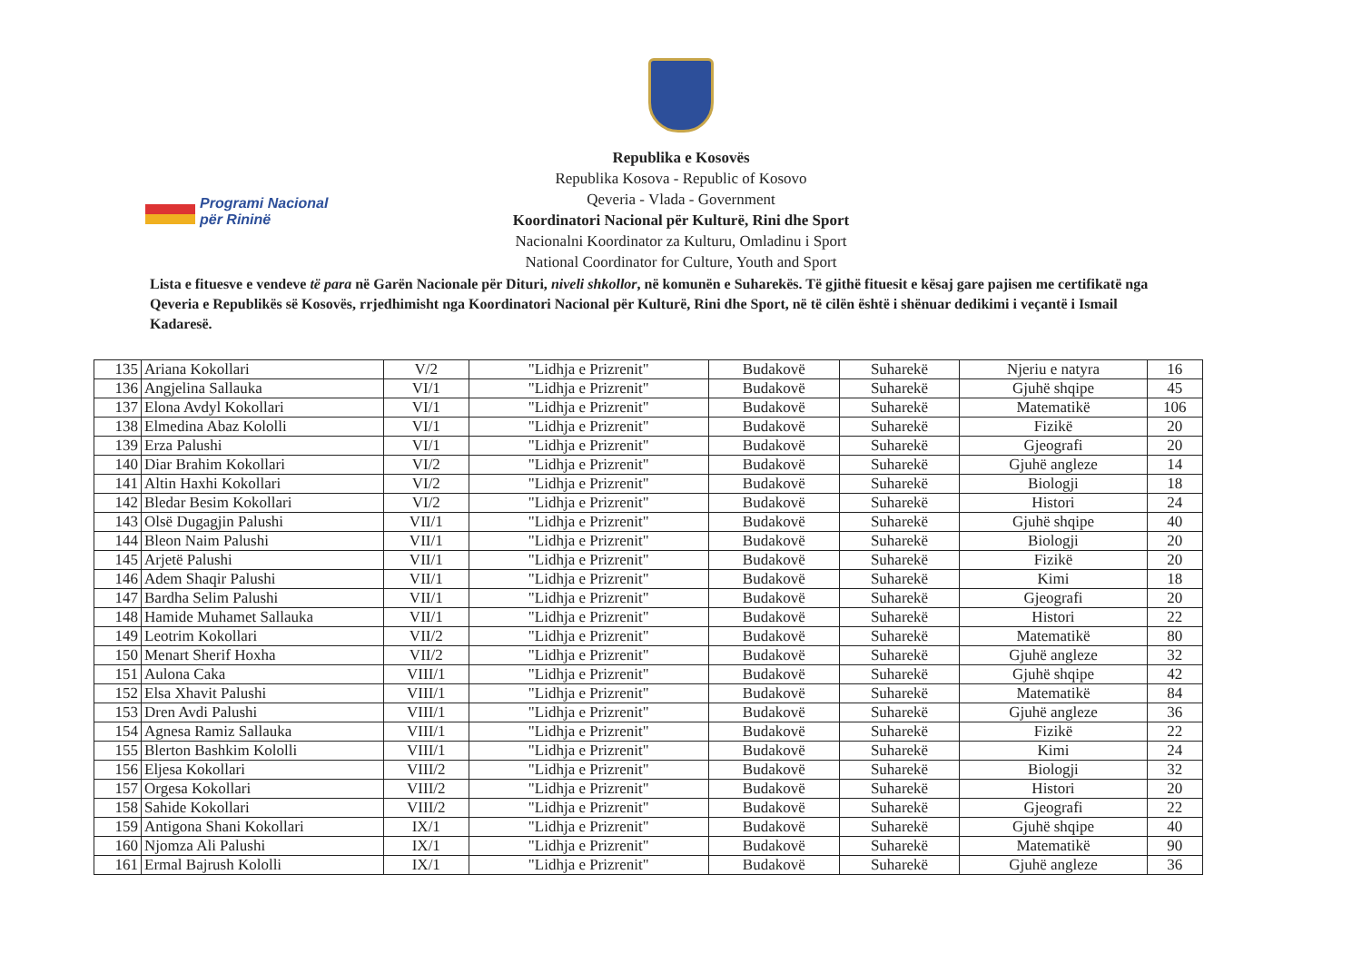Republika e Kosovës
Republika Kosova - Republic of Kosovo
Qeveria - Vlada - Government
Koordinatori Nacional për Kulturë, Rini dhe Sport
Nacionalni Koordinator za Kulturu, Omladinu i Sport
National Coordinator for Culture, Youth and Sport
Programi Nacional
për Rininë
Lista e fituesve e vendeve të para në Garën Nacionale për Dituri, niveli shkollor, në komunën e Suharekës. Të gjithë fituesit e kësaj gare pajisen me certifikatë nga Qeveria e Republikës së Kosovës, rrjedhimisht nga Koordinatori Nacional për Kulturë, Rini dhe Sport, në të cilën është i shënuar dedikimi i veçantë i Ismail Kadaresë.
| 135 | Ariana Kokollari | V/2 | "Lidhja e Prizrenit" | Budakovë | Suharekë | Njeriu e natyra | 16 |
| 136 | Angjelina Sallauka | VI/1 | "Lidhja e Prizrenit" | Budakovë | Suharekë | Gjuhë shqipe | 45 |
| 137 | Elona Avdyl Kokollari | VI/1 | "Lidhja e Prizrenit" | Budakovë | Suharekë | Matematikë | 106 |
| 138 | Elmedina Abaz Kololli | VI/1 | "Lidhja e Prizrenit" | Budakovë | Suharekë | Fizikë | 20 |
| 139 | Erza Palushi | VI/1 | "Lidhja e Prizrenit" | Budakovë | Suharekë | Gjeografi | 20 |
| 140 | Diar Brahim Kokollari | VI/2 | "Lidhja e Prizrenit" | Budakovë | Suharekë | Gjuhë angleze | 14 |
| 141 | Altin Haxhi Kokollari | VI/2 | "Lidhja e Prizrenit" | Budakovë | Suharekë | Biologji | 18 |
| 142 | Bledar Besim Kokollari | VI/2 | "Lidhja e Prizrenit" | Budakovë | Suharekë | Histori | 24 |
| 143 | Olsë Dugagjin Palushi | VII/1 | "Lidhja e Prizrenit" | Budakovë | Suharekë | Gjuhë shqipe | 40 |
| 144 | Bleon Naim Palushi | VII/1 | "Lidhja e Prizrenit" | Budakovë | Suharekë | Biologji | 20 |
| 145 | Arjetë Palushi | VII/1 | "Lidhja e Prizrenit" | Budakovë | Suharekë | Fizikë | 20 |
| 146 | Adem Shaqir Palushi | VII/1 | "Lidhja e Prizrenit" | Budakovë | Suharekë | Kimi | 18 |
| 147 | Bardha Selim Palushi | VII/1 | "Lidhja e Prizrenit" | Budakovë | Suharekë | Gjeografi | 20 |
| 148 | Hamide Muhamet Sallauka | VII/1 | "Lidhja e Prizrenit" | Budakovë | Suharekë | Histori | 22 |
| 149 | Leotrim Kokollari | VII/2 | "Lidhja e Prizrenit" | Budakovë | Suharekë | Matematikë | 80 |
| 150 | Menart Sherif Hoxha | VII/2 | "Lidhja e Prizrenit" | Budakovë | Suharekë | Gjuhë angleze | 32 |
| 151 | Aulona Caka | VIII/1 | "Lidhja e Prizrenit" | Budakovë | Suharekë | Gjuhë shqipe | 42 |
| 152 | Elsa Xhavit Palushi | VIII/1 | "Lidhja e Prizrenit" | Budakovë | Suharekë | Matematikë | 84 |
| 153 | Dren Avdi Palushi | VIII/1 | "Lidhja e Prizrenit" | Budakovë | Suharekë | Gjuhë angleze | 36 |
| 154 | Agnesa Ramiz Sallauka | VIII/1 | "Lidhja e Prizrenit" | Budakovë | Suharekë | Fizikë | 22 |
| 155 | Blerton Bashkim Kololli | VIII/1 | "Lidhja e Prizrenit" | Budakovë | Suharekë | Kimi | 24 |
| 156 | Eljesa Kokollari | VIII/2 | "Lidhja e Prizrenit" | Budakovë | Suharekë | Biologji | 32 |
| 157 | Orgesa Kokollari | VIII/2 | "Lidhja e Prizrenit" | Budakovë | Suharekë | Histori | 20 |
| 158 | Sahide Kokollari | VIII/2 | "Lidhja e Prizrenit" | Budakovë | Suharekë | Gjeografi | 22 |
| 159 | Antigona Shani Kokollari | IX/1 | "Lidhja e Prizrenit" | Budakovë | Suharekë | Gjuhë shqipe | 40 |
| 160 | Njomza Ali Palushi | IX/1 | "Lidhja e Prizrenit" | Budakovë | Suharekë | Matematikë | 90 |
| 161 | Ermal Bajrush Kololli | IX/1 | "Lidhja e Prizrenit" | Budakovë | Suharekë | Gjuhë angleze | 36 |